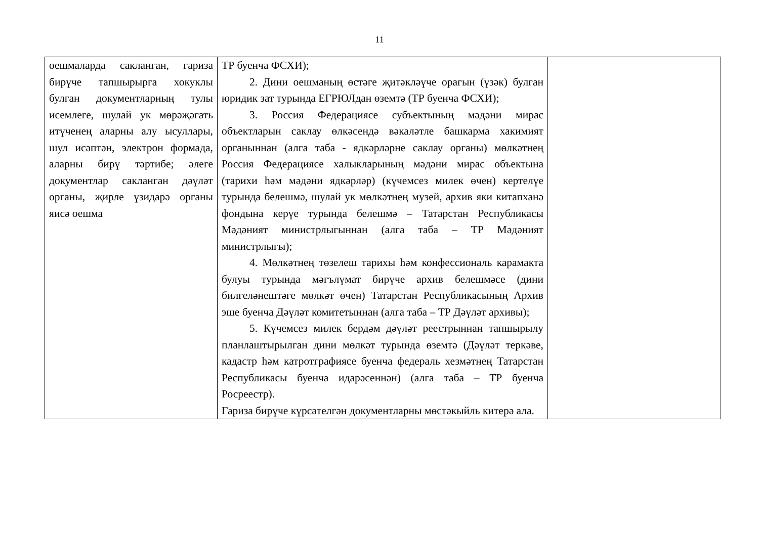11
| оешмаларда сакланган, гариза бирүче тапшырырга хокуклы булган документларның тулы исемлеге, шулай ук мөрәҗәгать итүченең аларны алу ысуллары, шул исәптән, электрон формада, аларны бирү тәртибе; әлеге документлар сакланган дәүләт органы, җирле үзидарә органы яисә оешма | ТР буенча ФСХИ); 2. Дини оешманың өстәге җитәкләүче орагын (үзәк) булган юридик зат турында ЕГРЮЛдан өземтә (ТР буенча ФСХИ); 3. Россия Федерациясе субъектының мәдәни мирас объектларын саклау өлкәсендә вәкаләтле башкарма хакимият органыннан (алга таба - ядкәрләрне саклау органы) мөлкәтнең Россия Федерациясе халыкларының мәдәни мирас объектына (тарихи һәм мәдәни ядкәрләр) (күчемсез милек өчен) кертелүе турында белешмә, шулай ук мөлкәтнең музей, архив яки китапханә фондына керүе турында белешмә – Татарстан Республикасы Мәдәният министрлыгыннан (алга таба – ТР Мәдәният министрлыгы); 4. Мөлкәтнең төзелеш тарихы һәм конфессиональ карамакта булуы турында мәгълүмат бирүче архив белешмәсе (дини билгеләнештәге мөлкәт өчен) Татарстан Республикасының Архив эше буенча Дәүләт комитетыннан (алга таба – ТР Дәүләт архивы); 5. Күчемсез милек бердәм дәүләт реестрыннан тапшырылу планлаштырылган дини мөлкәт турында өземтә (Дәүләт теркәве, кадастр һәм катротграфиясе буенча федераль хезмәтнең Татарстан Республикасы буенча идарәсеннән) (алга таба – ТР буенча Росреестр). Гариза бирүче күрсәтелгән документларны мөстәкыйль китерә ала. | |